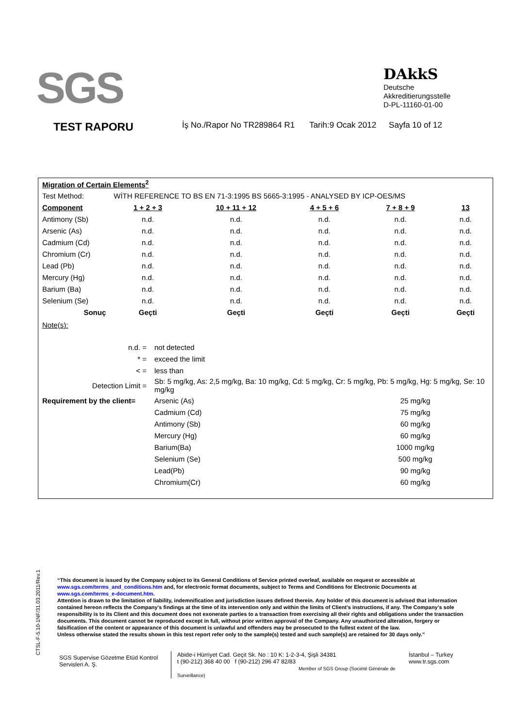SGS
DAkkS
Deutsche
Akkreditierungsstelle
D-PL-11160-01-00
TEST RAPORU İş No./Rapor No TR289864 R1 Tarih:9 Ocak 2012 Sayfa 10 of 12
| Migration of Certain Elements<sup>2</sup> | | | | | |
| Test Method: | WİTH REFERENCE TO BS EN 71-3:1995 BS 5665-3:1995 - ANALYSED BY ICP-OES/MS | | | | |
| Component | 1 + 2 + 3 | 10 + 11 + 12 | 4 + 5 + 6 | 7 + 8 + 9 | 13 |
| Antimony (Sb) | n.d. | n.d. | n.d. | n.d. | n.d. |
| Arsenic (As) | n.d. | n.d. | n.d. | n.d. | n.d. |
| Cadmium (Cd) | n.d. | n.d. | n.d. | n.d. | n.d. |
| Chromium (Cr) | n.d. | n.d. | n.d. | n.d. | n.d. |
| Lead (Pb) | n.d. | n.d. | n.d. | n.d. | n.d. |
| Mercury (Hg) | n.d. | n.d. | n.d. | n.d. | n.d. |
| Barium (Ba) | n.d. | n.d. | n.d. | n.d. | n.d. |
| Selenium (Se) | n.d. | n.d. | n.d. | n.d. | n.d. |
| Sonuç | Geçti | Geçti | Geçti | Geçti | Geçti |
| Note(s): | | |
| n.d. = | not detected | |
| * = | exceed the limit | |
| < = | less than | |
| Detection Limit = | Sb: 5 mg/kg, As: 2,5 mg/kg, Ba: 10 mg/kg, Cd: 5 mg/kg, Cr: 5 mg/kg, Pb: 5 mg/kg, Hg: 5 mg/kg, Se: 10 mg/kg | |
| Requirement by the client= | Arsenic (As) | 25 mg/kg |
| | Cadmium (Cd) | 75 mg/kg |
| | Antimony (Sb) | 60 mg/kg |
| | Mercury (Hg) | 60 mg/kg |
| | Barium(Ba) | 1000 mg/kg |
| | Selenium (Se) | 500 mg/kg |
| | Lead(Pb) | 90 mg/kg |
| | Chromium(Cr) | 60 mg/kg |
CTSL-F-5.10-1NF/31.03.2011/Rev.1
“This document is issued by the Company subject to its General Conditions of Service printed overleaf, available on request or accessible at www.sgs.com/terms_and_conditions.htm and, for electronic format documents, subject to Terms and Conditions for Electronic Documents at www.sgs.com/terms_e-document.htm.
Attention is drawn to the limitation of liability, indemnification and jurisdiction issues defined therein. Any holder of this document is advised that information contained hereon reflects the Company’s findings at the time of its intervention only and within the limits of Client’s instructions, if any. The Company’s sole responsibility is to its Client and this document does not exonerate parties to a transaction from exercising all their rights and obligations under the transaction documents. This document cannot be reproduced except in full, without prior written approval of the Company. Any unauthorized alteration, forgery or falsification of the content or appearance of this document is unlawful and offenders may be prosecuted to the fullest extent of the law.
Unless otherwise stated the results shown in this test report refer only to the sample(s) tested and such sample(s) are retained for 30 days only.”
SGS Supervise Gözetme Etüd Kontrol Servisleri A. Ş.
Abide-i Hürriyet Cad. Geçit Sk. No : 10 K: 1-2-3-4, Şişli 34381
t (90-212) 368 40 00 f (90-212) 296 47 82/83
Member of SGS Group (Société Générale de Surveillance)
İstanbul – Turkey
www.tr.sgs.com